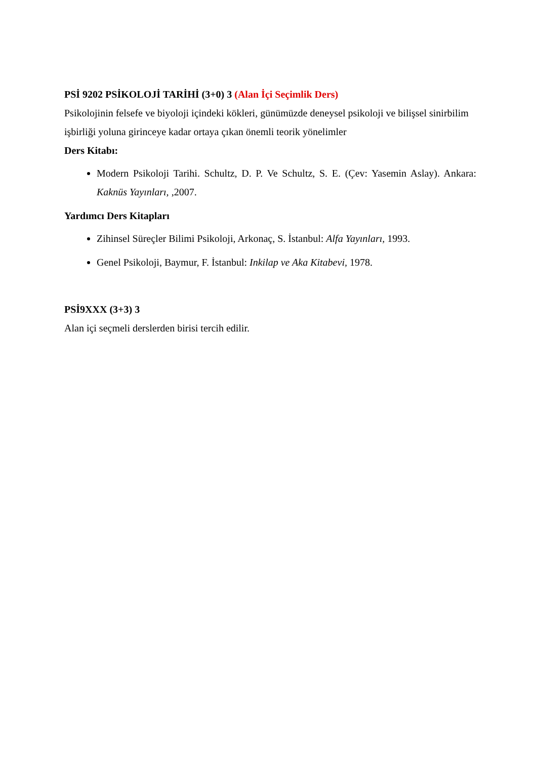PSİ 9202 PSİKOLOJİ TARİHİ (3+0) 3 (Alan İçi Seçimlik Ders)
Psikolojinin felsefe ve biyoloji içindeki kökleri, günümüzde deneysel psikoloji ve bilişsel sinirbilim işbirliği yoluna girinceye kadar ortaya çıkan önemli teorik yönelimler
Ders Kitabı:
Modern Psikoloji Tarihi. Schultz, D. P. Ve Schultz, S. E. (Çev: Yasemin Aslay). Ankara: Kaknüs Yayınları, ,2007.
Yardımcı Ders Kitapları
Zihinsel Süreçler Bilimi Psikoloji, Arkonaç, S. İstanbul: Alfa Yayınları, 1993.
Genel Psikoloji, Baymur, F. İstanbul: Inkilap ve Aka Kitabevi, 1978.
PSİ9XXX (3+3) 3
Alan içi seçmeli derslerden birisi tercih edilir.